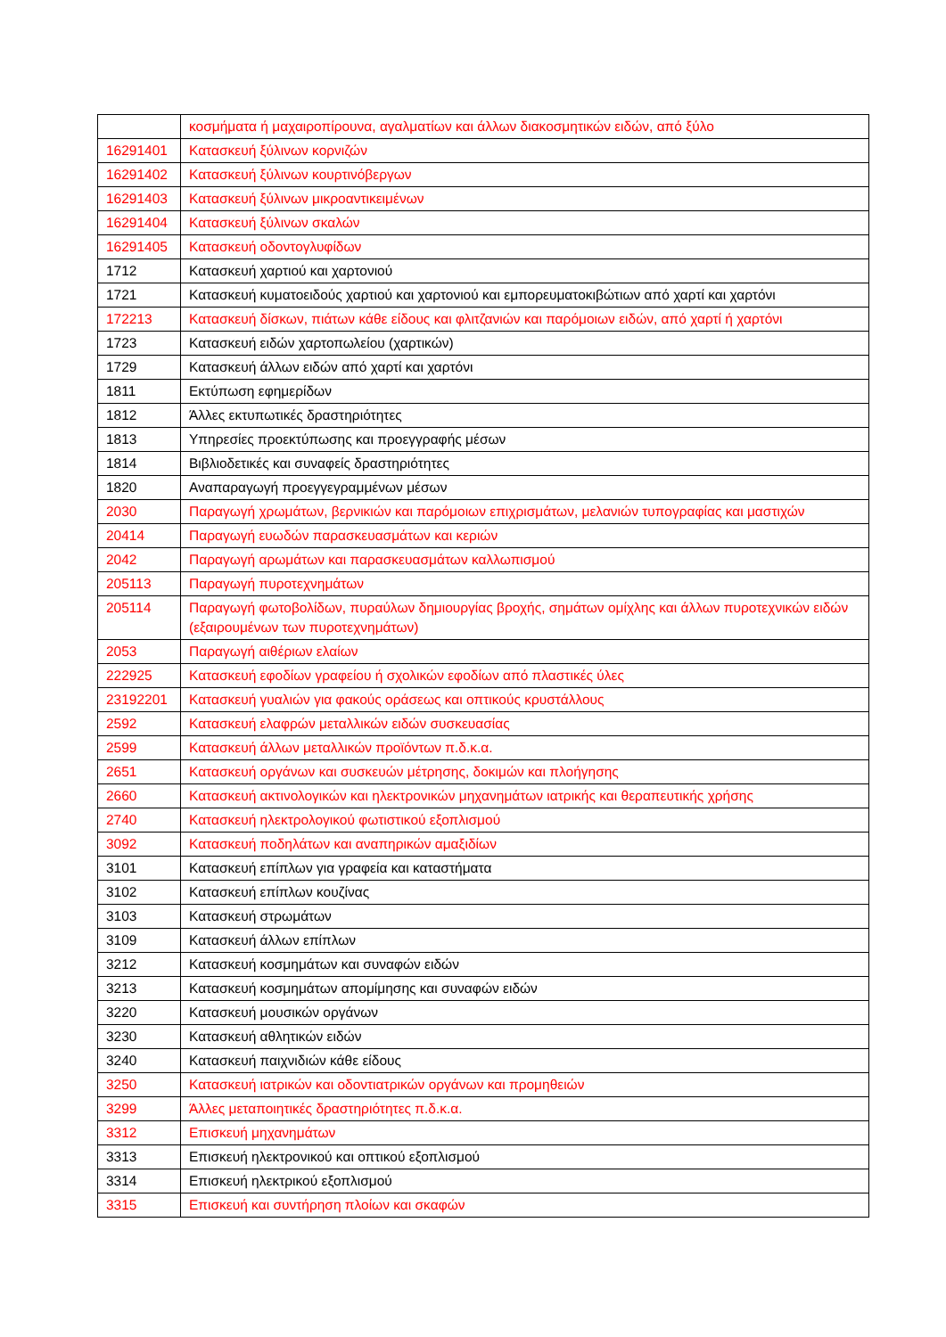| | κοσμήματα ή μαχαιροπίρουνα, αγαλματίων και άλλων διακοσμητικών ειδών, από ξύλο |
| 16291401 | Κατασκευή ξύλινων κορνιζών |
| 16291402 | Κατασκευή ξύλινων κουρτινόβεργων |
| 16291403 | Κατασκευή ξύλινων μικροαντικειμένων |
| 16291404 | Κατασκευή ξύλινων σκαλών |
| 16291405 | Κατασκευή οδοντογλυφίδων |
| 1712 | Κατασκευή χαρτιού και χαρτονιού |
| 1721 | Κατασκευή κυματοειδούς χαρτιού και χαρτονιού και εμπορευματοκιβώτιων από χαρτί και χαρτόνι |
| 172213 | Κατασκευή δίσκων, πιάτων κάθε είδους και φλιτζανιών και παρόμοιων ειδών, από χαρτί ή χαρτόνι |
| 1723 | Κατασκευή ειδών χαρτοπωλείου (χαρτικών) |
| 1729 | Κατασκευή άλλων ειδών από χαρτί και χαρτόνι |
| 1811 | Εκτύπωση εφημερίδων |
| 1812 | Άλλες εκτυπωτικές δραστηριότητες |
| 1813 | Υπηρεσίες προεκτύπωσης και προεγγραφής μέσων |
| 1814 | Βιβλιοδετικές και συναφείς δραστηριότητες |
| 1820 | Αναπαραγωγή προεγγεγραμμένων μέσων |
| 2030 | Παραγωγή χρωμάτων, βερνικιών και παρόμοιων επιχρισμάτων, μελανιών τυπογραφίας και μαστιχών |
| 20414 | Παραγωγή ευωδών παρασκευασμάτων και κεριών |
| 2042 | Παραγωγή αρωμάτων και παρασκευασμάτων καλλωπισμού |
| 205113 | Παραγωγή πυροτεχνημάτων |
| 205114 | Παραγωγή φωτοβολίδων, πυραύλων δημιουργίας βροχής, σημάτων ομίχλης και άλλων πυροτεχνικών ειδών (εξαιρουμένων των πυροτεχνημάτων) |
| 2053 | Παραγωγή αιθέριων ελαίων |
| 222925 | Κατασκευή εφοδίων γραφείου ή σχολικών εφοδίων από πλαστικές ύλες |
| 23192201 | Κατασκευή γυαλιών για φακούς οράσεως και οπτικούς κρυστάλλους |
| 2592 | Κατασκευή ελαφρών μεταλλικών ειδών συσκευασίας |
| 2599 | Κατασκευή άλλων μεταλλικών προϊόντων π.δ.κ.α. |
| 2651 | Κατασκευή οργάνων και συσκευών μέτρησης, δοκιμών και πλοήγησης |
| 2660 | Κατασκευή ακτινολογικών και ηλεκτρονικών μηχανημάτων ιατρικής και θεραπευτικής χρήσης |
| 2740 | Κατασκευή ηλεκτρολογικού φωτιστικού εξοπλισμού |
| 3092 | Κατασκευή ποδηλάτων και αναπηρικών αμαξιδίων |
| 3101 | Κατασκευή επίπλων για γραφεία και καταστήματα |
| 3102 | Κατασκευή επίπλων κουζίνας |
| 3103 | Κατασκευή στρωμάτων |
| 3109 | Κατασκευή άλλων επίπλων |
| 3212 | Κατασκευή κοσμημάτων και συναφών ειδών |
| 3213 | Κατασκευή κοσμημάτων απομίμησης και συναφών ειδών |
| 3220 | Κατασκευή μουσικών οργάνων |
| 3230 | Κατασκευή αθλητικών ειδών |
| 3240 | Κατασκευή παιχνιδιών κάθε είδους |
| 3250 | Κατασκευή ιατρικών και οδοντιατρικών οργάνων και προμηθειών |
| 3299 | Άλλες μεταποιητικές δραστηριότητες π.δ.κ.α. |
| 3312 | Επισκευή μηχανημάτων |
| 3313 | Επισκευή ηλεκτρονικού και οπτικού εξοπλισμού |
| 3314 | Επισκευή ηλεκτρικού εξοπλισμού |
| 3315 | Επισκευή και συντήρηση πλοίων και σκαφών |